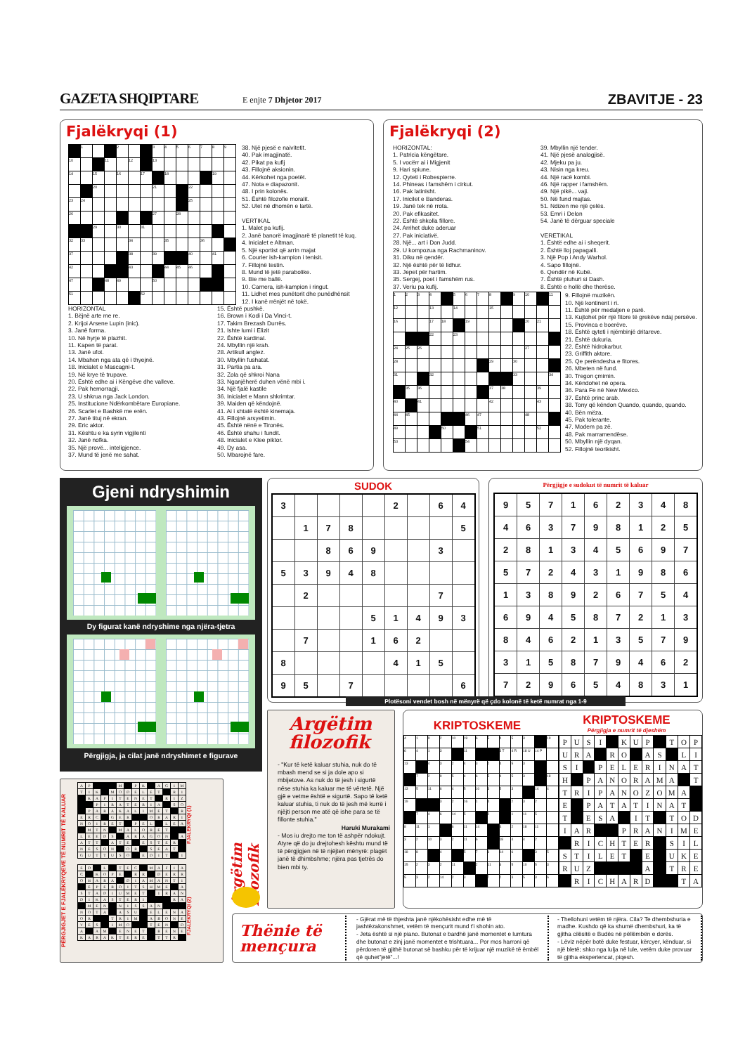GAZETA SHQIPTARE
E enjte 7 Dhjetor 2017
ZBAVITJE - 23
Fjalëkryqi (1)
| | 1 | | | 2 | | | 3 | 4 | 5 | 6 | 7 | 8 | 9 |
| 10 | | | 11 | | 12 | | 13 | | | | | | |
| 14 | | 15 | | 16 | | 17 | | 18 | | | | 19 | |
| | | 20 | | | | | 21 | | | 22 | | | |
| 23 | 24 | | | | | | | | | 25 | | | |
| 26 | | | | | | | 27 | | 28 | | | | |
| | | 29 | | 30 | | 31 | | | | | | | |
| 32 | 33 | | | | 34 | | | 35 | | | 36 | | |
| 37 | | | | | 38 | | 39 | | | 40 | | 41 | |
| 42 | | | | | 43 | | | 44 | 45 | 46 | | | |
| 47 | | | 48 | 49 | | | 50 | | | | | | |
| 51 | | | | | | 52 | | | | | | | |
38. Një pjesë e naivitetit.
40. Pak imagjinatë.
42. Pikat pa kufij
43. Fillojnë aksionin.
44. Kërkohet nga poetët.
47. Nota e diapazonit.
48. I prin kolonës.
51. Është filozofie moralit.
52. Ulet në dhomën e lartë.
VERTIKAL
1. Malet pa kufij.
2. Janë banorë imagjinarë të planetit të kuq.
4. Inicialet e Altman.
5. Një sportist që arrin majat
6. Courier ish-kampion i tenisit.
7. Fillojnë testin.
8. Mund të jetë parabolike.
9. Bie me ballë.
10. Carnera, ish-kampion i ringut.
11. Lidhet mes punëtorit dhe punëdhënsit
12. I kanë rrënjët në tokë.
HORIZONTAL
1. Bëjnë arte me re.
2. Krijoi Arsene Lupin (inic).
3. Janë forma.
10. Në hyrje të plazhit.
11. Kapen të parat.
13. Janë ufot.
14. Mbahen nga ata që i thyejnë.
18. Inicialet e Mascagni-t.
19. Në krye të trupave.
20. Është edhe ai i Këngëve dhe valleve.
22. Pak hemorragji.
23. U shkrua nga Jack London.
25. Institucione Ndërkombëtare Europiane.
26. Scarlet e Bashkë me erën.
27. Janë tituj në ekran.
29. Eric aktor.
31. Kështu e ka syrin vigjilenti
32. Janë nofka.
35. Një provë... inteligjence.
37. Mund të jenë me sahat.
15. Është pushkë.
16. Brown i Kodi i Da Vinci-t.
17. Takim Brezash Durrës.
21. Ishte lumi i Elizit
22. Është kardinal.
24. Mbyllin një krah.
28. Artikull anglez.
30. Mbyllin fushatat.
31. Partia pa ara.
32. Zola që shkroi Nana
33. Nganjëherë duhen vënë mbi i.
34. Një fjalë kastile
36. Inicialet e Mann shkrimtar.
39. Maiden që këndojnë.
41. Ai i shtatë është kinemaja.
43. Fillojnë arsyetimin.
45. Është nënë e Tironës.
46. Është shahu i fundit.
48. Inicialet e Klee piktor.
49. Dy asa.
50. Mbarojnë fare.
Fjalëkryqi (2)
HORIZONTAL:
1. Patricia këngëtare.
5. I vocërr ai i Migjenit
9. Hari spiune.
12. Qyteti i Robespierre.
14. Phineas i famshëm i cirkut.
16. Pak latinisht.
17. Inicilet e Banderas.
19. Janë tek në rrota.
20. Pak efikasitet.
22. Është shkolla fillore.
24. Arrihet duke aderuar
27. Pak iniciativë.
28. Një... art i Don Judd.
29. U kompozua nga Rachmaninov.
31. Diku në qendër.
32. Një është për të lidhur.
33. Jepet për hartim.
35. Sergej, poet i famshëm rus.
37. Veriu pa kufij.
39. Mbyllin një tender.
41. Një pjesë analogjisë.
42. Mjeku pa ju.
43. Nisin nga kreu.
44. Një racë kombi.
46. Një rapper i famshëm.
49. Një pikë... vaji.
50. Në fund majtas.
51. Ndizen me një çelës.
53. Emri i Delon
54. Janë të dërguar speciale
VERETIKAL
1. Është edhe ai i sheqerit.
2. Është lloj papagalli.
3. Një Pop i Andy Warhol.
4. Sapo fillojnë.
6. Qendër në Kubë.
7. Është pluhuri si Dash.
8. Është e hollë dhe therëse.
| 1 | 2 | 3 | 4 | | 5 | 6 | 7 | 8 | | 9 | 10 | | 11 |
| 12 | | | 13 | | 14 | | | 15 | | | | | |
| 16 | | | 17 | 18 | | 19 | | | | | 20 | 21 | |
| | | | 22 | | 23 | | | | | | | | |
| 24 | 25 | 26 | | | | | | | | | 27 | | |
| 28 | | | | | | | | 29 | | 30 | | | |
| 31 | | | 32 | | | | | | | 33 | | | 34 |
| | 35 | 36 | | | | | | 37 | 38 | | | 39 | |
| 40 | | 41 | | | | | | 42 | | | | 43 | |
| 44 | 45 | | | | | 46 | 47 | | | | 48 | | |
| 49 | | | | 50 | | | 51 | | | | | 52 | |
| 53 | | | | | | 54 | | | | | | | |
9. Fillojnë muzikën.
10. Një kontinent i ri.
11. Është për medaljen e parë.
13. Kujtohet për një fitore të grekëve ndaj persëve.
15. Provinca e boerëve.
18. Është qyteti i njëmbinjë dritareve.
21. Është dukuria.
22. Është hidrokarbur.
23. Griffith aktore.
25. Qe perëndesha e fitores.
26. Mbeten në fund.
30. Tregon çmimin.
34. Këndohet në opera.
36. Para Fe në New Mexico.
37. Është princ arab.
38. Tony që këndon Quando, quando, quando.
40. Bën mëza.
45. Pak tolerante.
47. Modem pa zë.
48. Pak marramendëse.
50. Mbyllin një dyqan.
52. Fillojnë teorikisht.
Gjeni ndryshimin
Dy figurat kanë ndryshime nga njëra-tjetra
Përgjigja, ja cilat janë ndryshimet e figurave
SUDOK
| 3 | | | | | 2 | | 6 | 4 |
| | 1 | 7 | 8 | | | | | 5 |
| | | 8 | 6 | 9 | | | 3 | |
| 5 | 3 | 9 | 4 | 8 | | | | |
| | 2 | | | | | | 7 | |
| | | | | 5 | 1 | 4 | 9 | 3 |
| | 7 | | | 1 | 6 | 2 | | |
| 8 | | | | | 4 | 1 | 5 | |
| 9 | 5 | | 7 | | | | | 6 |
Përgjigje e sudokut të numrit të kaluar
| 9 | 5 | 7 | 1 | 6 | 2 | 3 | 4 | 8 |
| 4 | 6 | 3 | 7 | 9 | 8 | 1 | 2 | 5 |
| 2 | 8 | 1 | 3 | 4 | 5 | 6 | 9 | 7 |
| 5 | 7 | 2 | 4 | 3 | 1 | 9 | 8 | 6 |
| 1 | 3 | 8 | 9 | 2 | 6 | 7 | 5 | 4 |
| 6 | 9 | 4 | 5 | 8 | 7 | 2 | 1 | 3 |
| 8 | 4 | 6 | 2 | 1 | 3 | 5 | 7 | 9 |
| 3 | 1 | 5 | 8 | 7 | 9 | 4 | 6 | 2 |
| 7 | 2 | 9 | 6 | 5 | 4 | 8 | 3 | 1 |
Plotësoni vendet bosh në mënyrë që çdo kolonë të ketë numrat nga 1-9
Argëtim
filozofik
- "Kur të ketë kaluar stuhia, nuk do të mbash mend se si ja dole apo si mbijetove. As nuk do të jesh i sigurtë nëse stuhia ka kaluar me të vërtetë. Një gjë e vetme është e sigurtë. Sapo të ketë kaluar stuhia, ti nuk do të jesh më kurrë i njëjti person me atë që ishe para se të fillonte stuhia."
Haruki Murakami
- Mos iu drejto me ton të ashpër ndokujt. Atyre që do ju drejtohesh kështu mund të të përgjigjen në të njëjten mënyrë: plagët janë të dhimbshme; njëra pas tjetrës do bien mbi ty.
KRIPTOSKEME
KRIPTOSKEME
Përgjigja e numrit të djeshëm
| 4 | 1 | 9 | 2 | 10 | 19 | 6 | 5 | 4 | 5 | 3 | | 19 |
| 6 | 4 | 1 | 3 | | 11 | | | 3 T | 4 R | 18 U | 14 P | |
| 13 | | 4 | 3 | 2 | 4 | 3 | 2 | 4 | 5 | 3 | | |
| | 7 | 2 | 9 | 5 | 4 | 6 | 5 | 4 | 5 | 3 | | 18 |
| 13 | 5 | 11 | 6 | 4 | 5 | 10 | 3 | 5 | 3 | | 14 | 4 |
| 19 | | | 3 | 2 | 16 | 1 | 4 | | 2 | 3 | 2 | |
| | 7 | 4 | 6 | 14 | 5 | | 2 | | 1 | 11 | 5 | |
| 8 | 11 | 1 | | 6 | 11 | 14 | | 4 | 2 | 18 | 11 | |
| 3 | 2 | 10 | 3 | 2 | 11 | 6 | | 18 | 4 | 4 | 2 | |
| 18 | 8 | | 4 | | 5 | 7 | 6 | 14 | 6 | | 3 | 5 |
| 15 | 2 | 3 | 2 | 11 | | 2 | 11 | 6 | 5 | 10 | 5 | 3 |
| 5 | 3 | 2 | 14 | 2 | 3 | | 7 | 2 | 3 | 5 | 3 | 6 |
| P | U | S | I | | K | U | P | | T | O | P |
| U | R | A | | R | O | | A | S | | L | I |
| S | I | | P | E | L | E | R | I | N | A | T |
| H | | P | A | N | O | R | A | M | A | | T |
| T | R | I | P | A | N | O | Z | O | M | A | |
| E | | P | A | T | A | T | I | N | A | T | |
| T | | E | S | A | | I | T | | T | O | D |
| I | A | R | | | P | R | A | N | I | M | E |
| | R | I | C | H | T | E | R | | S | I | L |
| S | T | I | L | E | T | | E | | U | K | E |
| R | U | Z | | | | | A | | T | R | E |
| | R | I | C | H | A | R | D | | | T | A |
PËRGJIGJET E FJALËKRYQEVE TË NUMRIT TË KALUAR
| A | P | | | | M | | P | K | | A | G | I | M |
| T | I | K | | M | O | D | E | L | E | T | | R | I |
| | K | A | P | I | T | E | N | E | T | | R | I | Z |
| | | P | I | R | A | T | E | R | I | A | | S | O |
| | P | A | R | A | K | A | L | I | M | E | T | | R |
| E | R | C | | G | E | R | | | O | R | A | R | I |
| N | O | I | R | E | T | | P | E | L | | L | E | A |
| | M | T | N | | M | A | L | O | R | E | T | | |
| L | E | E | D | S | | A | R | A | G | O | N | | A |
| A | T | T | | A | T | E | | E | S | T | E | R | |
| N | E | S | O | N | | O | R | | S | E | A | T | |
| G | U | T | T | U | S | O | | E | D | I | T | | I |
| E | D | | L | | T | E | C | | M | A | F | I | A |
| C | | K | O | P | E | | R | R | | D | E | R | R |
| O | H | A | R | A | | D | I | A | M | A | N | T | I |
| | E | P | E | R | D | I | T | S | H | M | E | | A |
| S | T | A | D | I | U | M | E | T | | I | R | A | N |
| D | I | K | A | S | T | E | R | I | | | | R | A |
| | M | E | N | | N | I | S | S | A | N | | | |
| N | O | T | A | | A | S | U | | E | L | E | N | A |
| O | R | | | T | R | I | M | | A | B | O | N | E |
| V | E | S | | I | M | O | | | T | E | N | | D |
| A | | A | M | | E | N | E | T | | R | E | N | E |
| K | A | R | A | K | T | E | R | E | | T | T | R | |
FJALEKRYQI (2) FJALEKRYQI (1)
Argëtim filozofik
Thënie të mençura
- Gjërat më të thjeshta janë njëkohësisht edhe më të jashtëzakonshmet, vetëm të mençurit mund t'i shohin ato.
- Jeta është si një piano. Butonat e bardhë janë momentet e lumtura dhe butonat e zinj janë momentet e trishtuara... Por mos harroni që përdoren të gjithë butonat së bashku për të krijuar një muzikë të ëmbël që quhet"jetë"...!
- Thellohuni vetëm të njëra. Cila? Te dhembshuria e madhe. Kushdo që ka shumë dhembshuri, ka të gjitha cilësitë e Budës në pëllëmbën e dorës.
- Lëviz nëpër botë duke festuar, kërcyer, kënduar, si një bletë; shko nga lulja në lule, vetëm duke provuar të gjitha eksperiencat, piqesh.